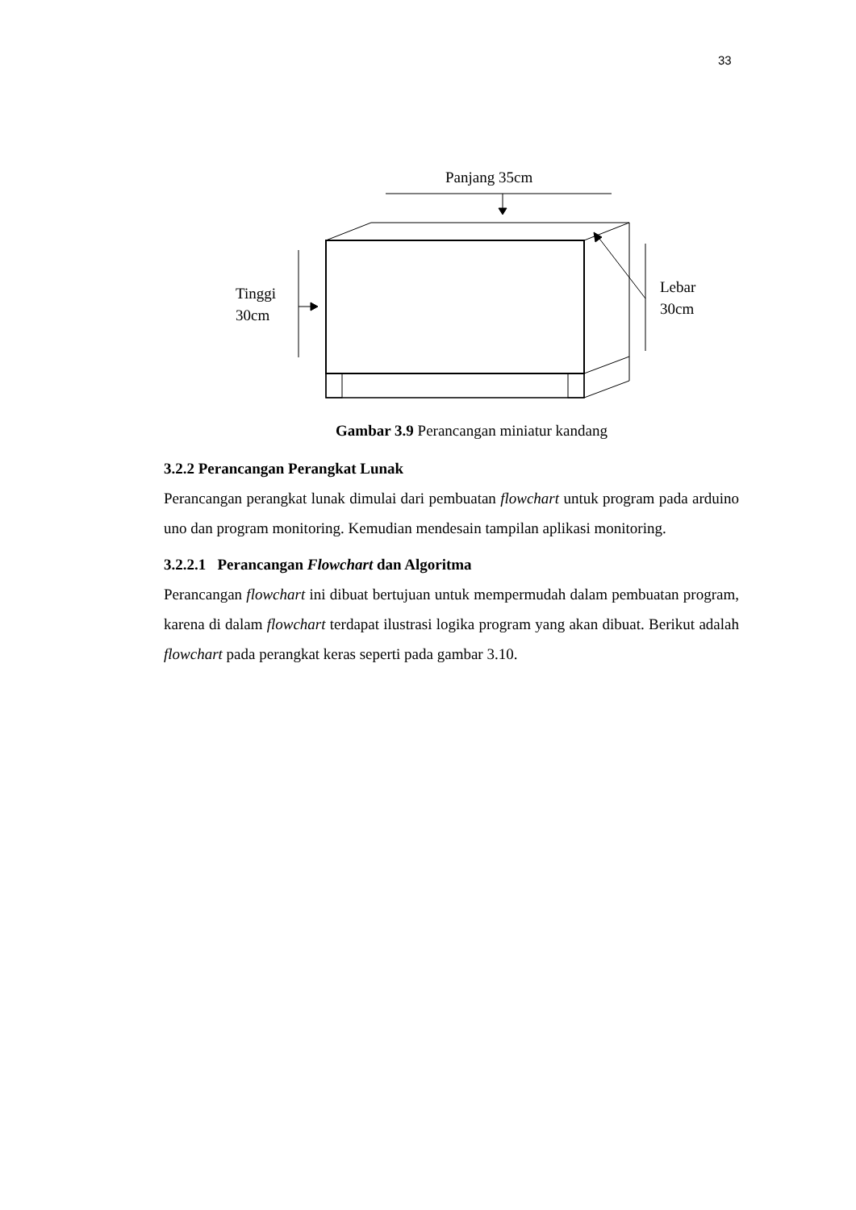33
Panjang 35cm
Tinggi
30cm
Lebar
30cm
Gambar 3.9 Perancangan miniatur kandang
3.2.2 Perancangan Perangkat Lunak
Perancangan perangkat lunak dimulai dari pembuatan flowchart untuk program pada arduino uno dan program monitoring. Kemudian mendesain tampilan aplikasi monitoring.
3.2.2.1 Perancangan Flowchart dan Algoritma
Perancangan flowchart ini dibuat bertujuan untuk mempermudah dalam pembuatan program, karena di dalam flowchart terdapat ilustrasi logika program yang akan dibuat. Berikut adalah flowchart pada perangkat keras seperti pada gambar 3.10.